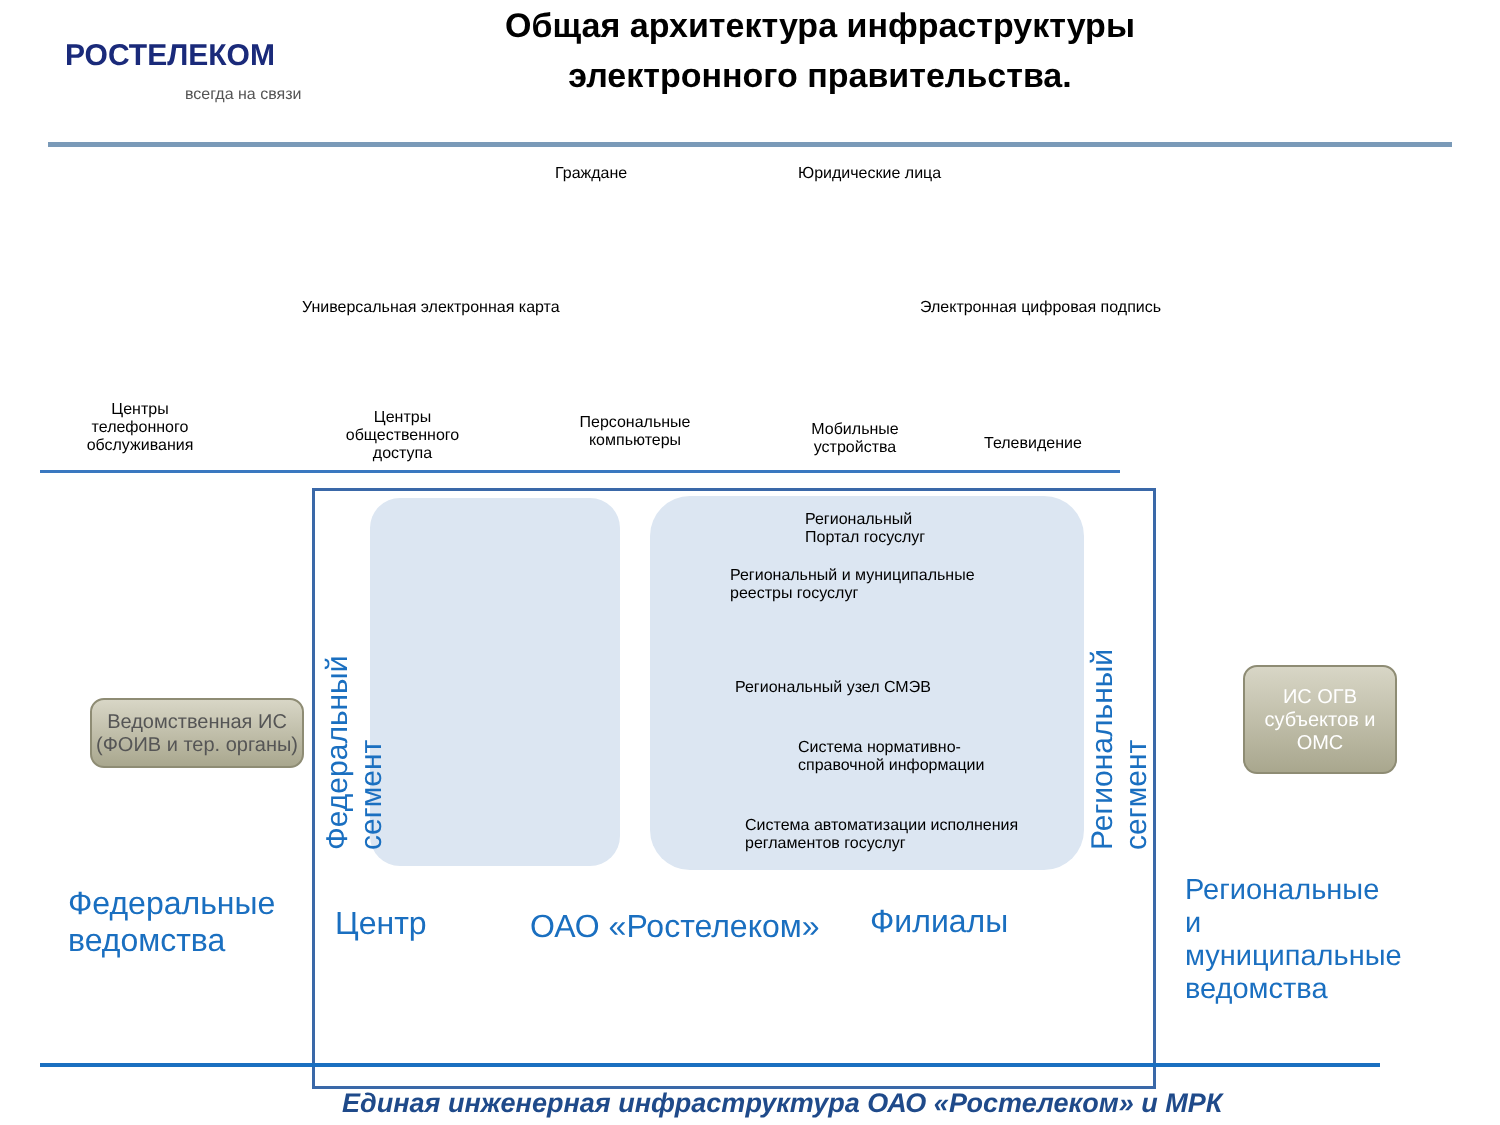РОСТЕЛЕКОМ
всегда на связи
Общая архитектура инфраструктуры электронного правительства.
Граждане Юридические лица
Универсальная электронная карта
Электронная цифровая подпись
Центры телефонного обслуживания
Центры общественного доступа
Персональные компьютеры
Мобильные устройства
Телевидение
Ведомственная ИС (ФОИВ и тер. органы)
Федеральный сегмент
Региональный
Портал госуслуг
Региональный и муниципальные
реестры госуслуг
Региональный узел СМЭВ
Система нормативно-
справочной информации
Система автоматизации исполнения
регламентов госуслуг
Региональный сегмент
ИС ОГВ субъектов и ОМС
Федеральные ведомства
Центр ОАО «Ростелеком» Филиалы
Региональные и муниципальные ведомства
Единая инженерная инфраструктура ОАО «Ростелеком» и МРК